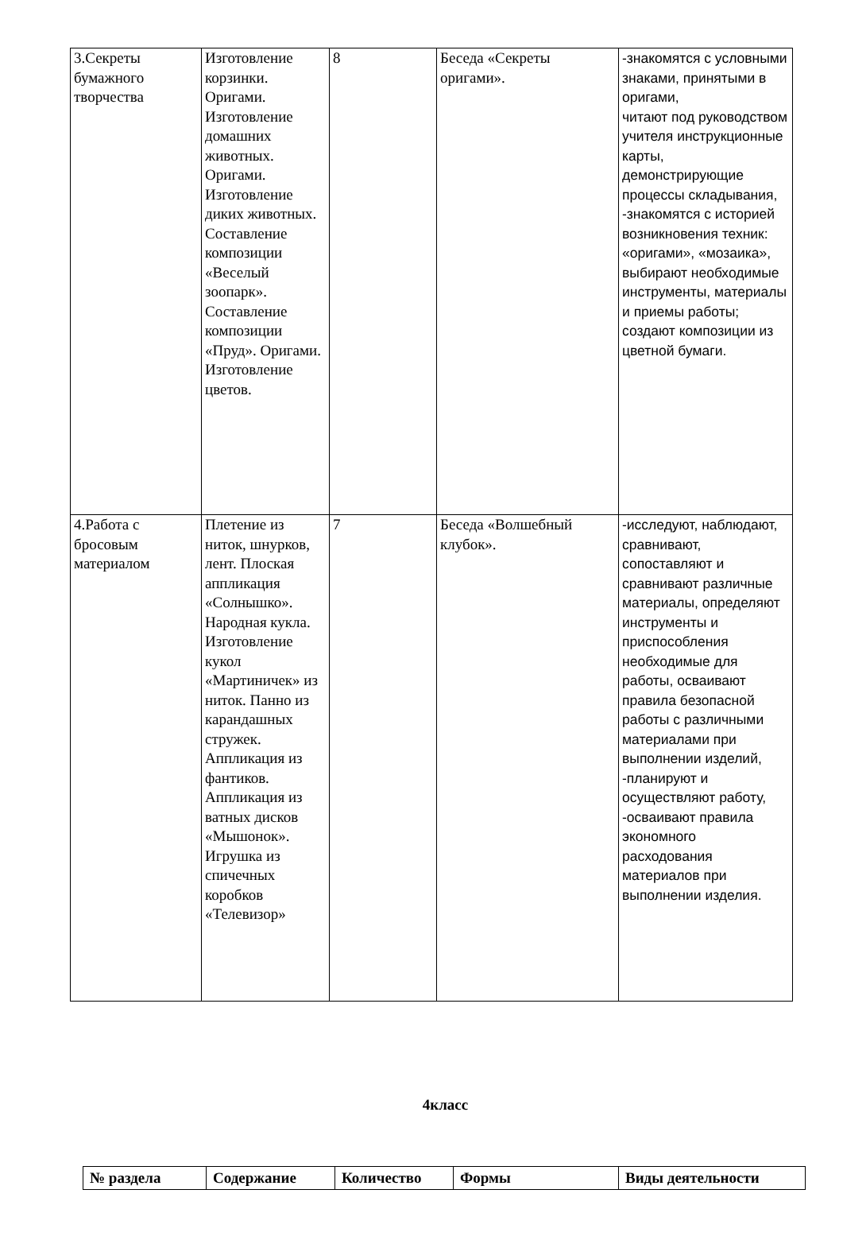| 3.Секреты бумажного творчества | Изготовление корзинки. Оригами. Изготовление домашних животных. Оригами. Изготовление диких животных. Составление композиции «Веселый зоопарк». Составление композиции «Пруд». Оригами. Изготовление цветов. | 8 | Беседа «Секреты оригами». | -знакомятся с условными знаками, принятыми в оригами, читают под руководством учителя инструкционные карты, демонстрирующие процессы складывания, -знакомятся с историей возникновения техник: «оригами», «мозаика», выбирают необходимые инструменты, материалы и приемы работы; создают композиции из цветной бумаги. |
| 4.Работа с бросовым материалом | Плетение из ниток, шнурков, лент. Плоская аппликация «Солнышко». Народная кукла. Изготовление кукол «Мартиничек» из ниток. Панно из карандашных стружек. Аппликация из фантиков. Аппликация из ватных дисков «Мышонок». Игрушка из спичечных коробков «Телевизор» | 7 | Беседа «Волшебный клубок». | -исследуют, наблюдают, сравнивают, сопоставляют и сравнивают различные материалы, определяют инструменты и приспособления необходимые для работы, осваивают правила безопасной работы с различными материалами при выполнении изделий, -планируют и осуществляют работу, -осваивают правила экономного расходования материалов при выполнении изделия. |
4класс
| № раздела | Содержание | Количество | Формы | Виды деятельности |
| --- | --- | --- | --- | --- |